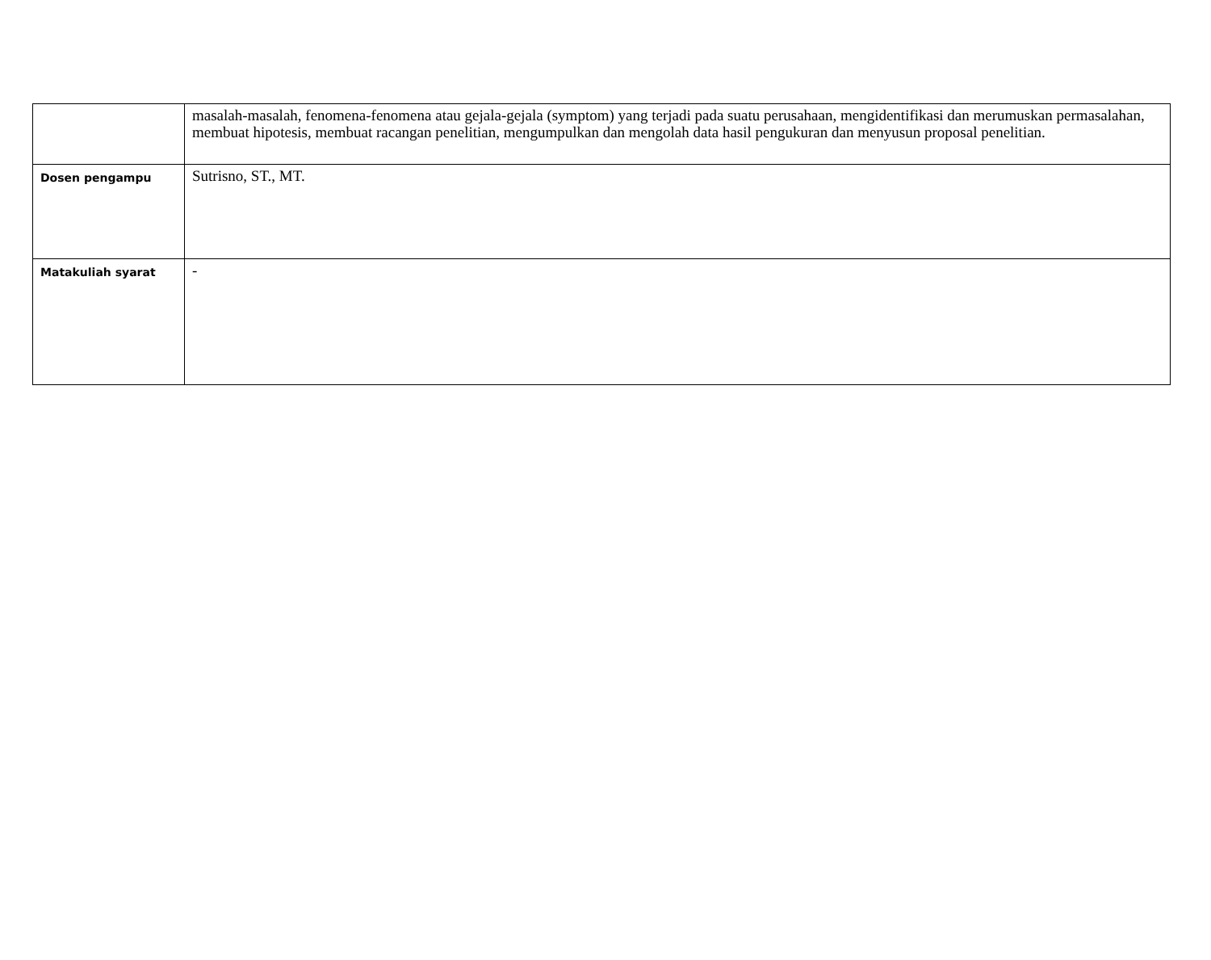| | masalah-masalah, fenomena-fenomena atau gejala-gejala (symptom) yang terjadi pada suatu perusahaan, mengidentifikasi dan merumuskan permasalahan, membuat hipotesis, membuat racangan penelitian, mengumpulkan dan mengolah data hasil pengukuran dan menyusun proposal penelitian. |
| Dosen pengampu | Sutrisno, ST., MT. |
| Matakuliah syarat | - |